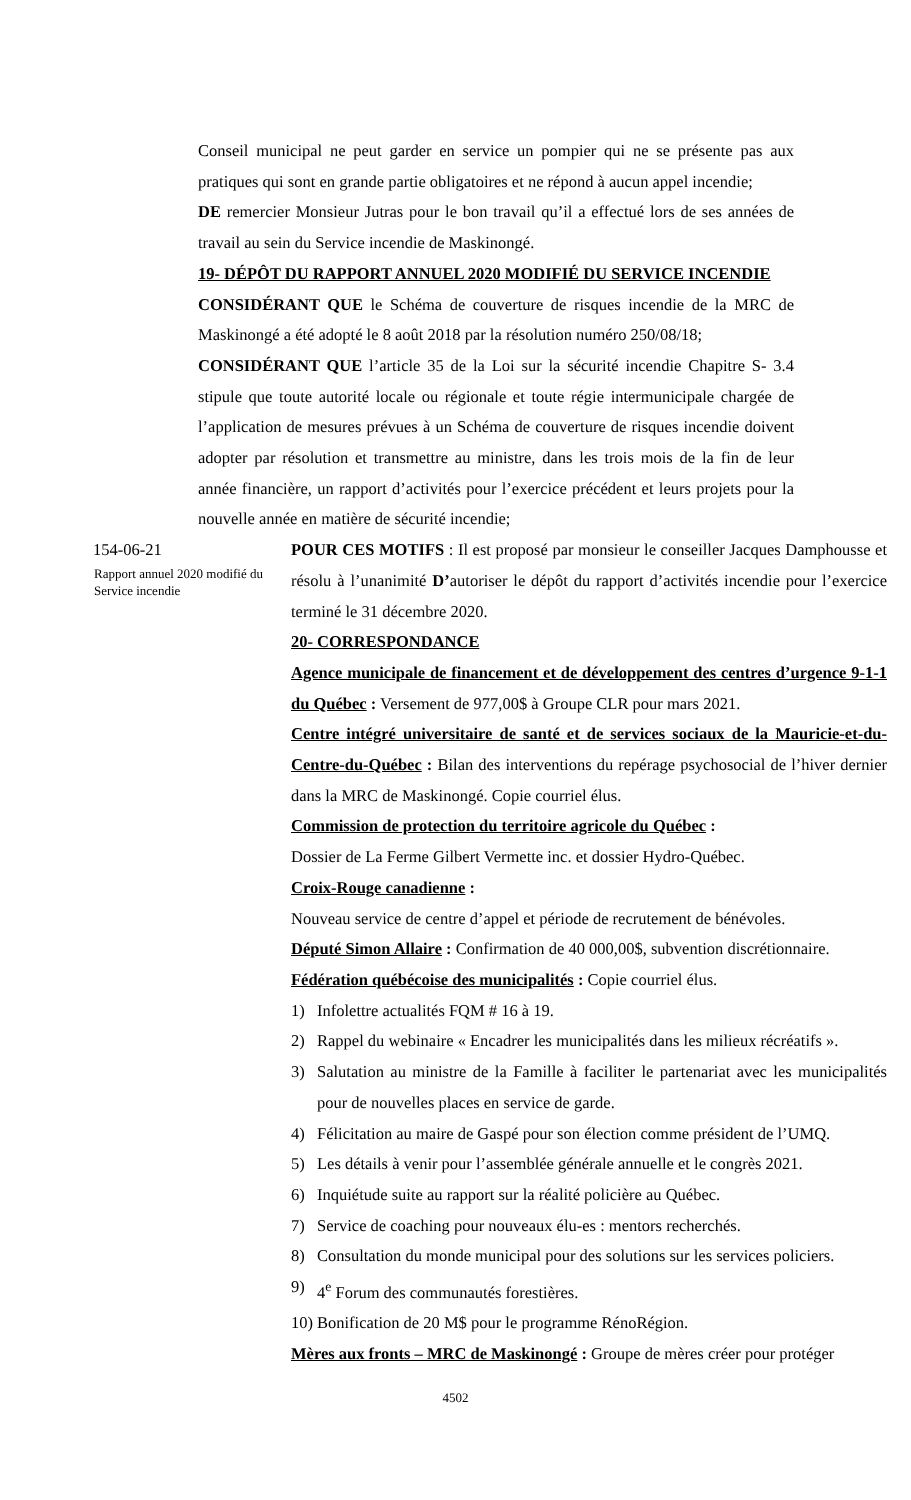Conseil municipal ne peut garder en service un pompier qui ne se présente pas aux pratiques qui sont en grande partie obligatoires et ne répond à aucun appel incendie;
DE remercier Monsieur Jutras pour le bon travail qu’il a effectué lors de ses années de travail au sein du Service incendie de Maskinongé.
19- DÉPÔT DU RAPPORT ANNUEL 2020 MODIFIÉ DU SERVICE INCENDIE
CONSIDÉRANT QUE le Schéma de couverture de risques incendie de la MRC de Maskinongé a été adopté le 8 août 2018 par la résolution numéro 250/08/18;
CONSIDÉRANT QUE l’article 35 de la Loi sur la sécurité incendie Chapitre S- 3.4 stipule que toute autorité locale ou régionale et toute régie intermunicipale chargée de l’application de mesures prévues à un Schéma de couverture de risques incendie doivent adopter par résolution et transmettre au ministre, dans les trois mois de la fin de leur année financière, un rapport d’activités pour l’exercice précédent et leurs projets pour la nouvelle année en matière de sécurité incendie;
154-06-21
Rapport annuel 2020 modifié du Service incendie
POUR CES MOTIFS : Il est proposé par monsieur le conseiller Jacques Damphousse et résolu à l’unanimité D’autoriser le dépôt du rapport d’activités incendie pour l’exercice terminé le 31 décembre 2020.
20- CORRESPONDANCE
Agence municipale de financement et de développement des centres d’urgence 9-1-1 du Québec : Versement de 977,00$ à Groupe CLR pour mars 2021.
Centre intégré universitaire de santé et de services sociaux de la Mauricie-et-du-Centre-du-Québec : Bilan des interventions du repérage psychosocial de l’hiver dernier dans la MRC de Maskinongé. Copie courriel élus.
Commission de protection du territoire agricole du Québec :
Dossier de La Ferme Gilbert Vermette inc. et dossier Hydro-Québec.
Croix-Rouge canadienne :
Nouveau service de centre d’appel et période de recrutement de bénévoles.
Député Simon Allaire : Confirmation de 40 000,00$, subvention discrétionnaire.
Fédération québécoise des municipalités : Copie courriel élus.
1) Infolettre actualités FQM # 16 à 19.
2) Rappel du webinaire « Encadrer les municipalités dans les milieux récréatifs ».
3) Salutation au ministre de la Famille à faciliter le partenariat avec les municipalités pour de nouvelles places en service de garde.
4) Félicitation au maire de Gaspé pour son élection comme président de l’UMQ.
5) Les détails à venir pour l’assemblée générale annuelle et le congrès 2021.
6) Inquiétude suite au rapport sur la réalité policière au Québec.
7) Service de coaching pour nouveaux élu-es : mentors recherchés.
8) Consultation du monde municipal pour des solutions sur les services policiers.
9) 4<sup>e</sup> Forum des communautés forestières.
10) Bonification de 20 M$ pour le programme RénoRégion.
Mères aux fronts – MRC de Maskinongé : Groupe de mères créer pour protéger
4502